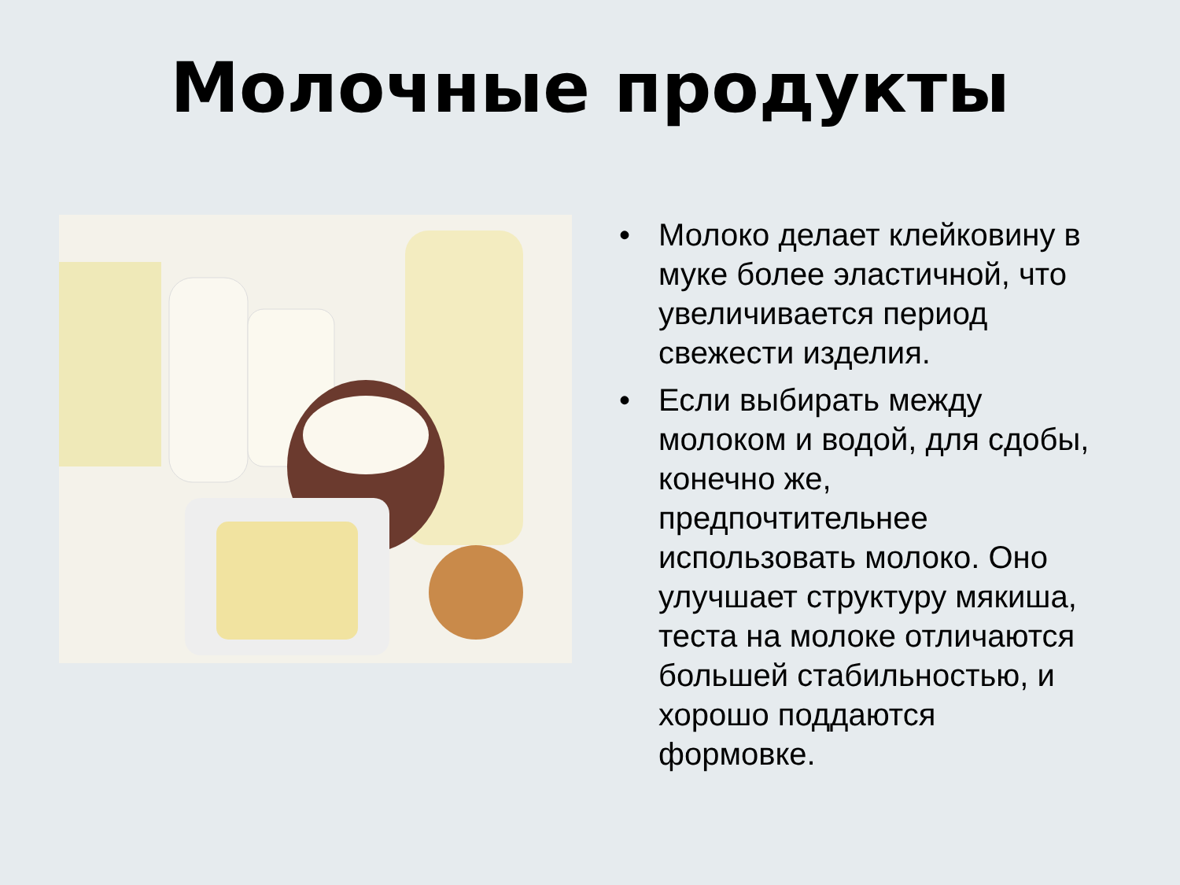Молочные продукты
• Молоко делает клейковину в муке более эластичной, что увеличивается период свежести изделия.
• Если выбирать между молоком и водой, для сдобы, конечно же, предпочтительнее использовать молоко. Оно улучшает структуру мякиша, теста на молоке отличаются большей стабильностью, и хорошо поддаются формовке.